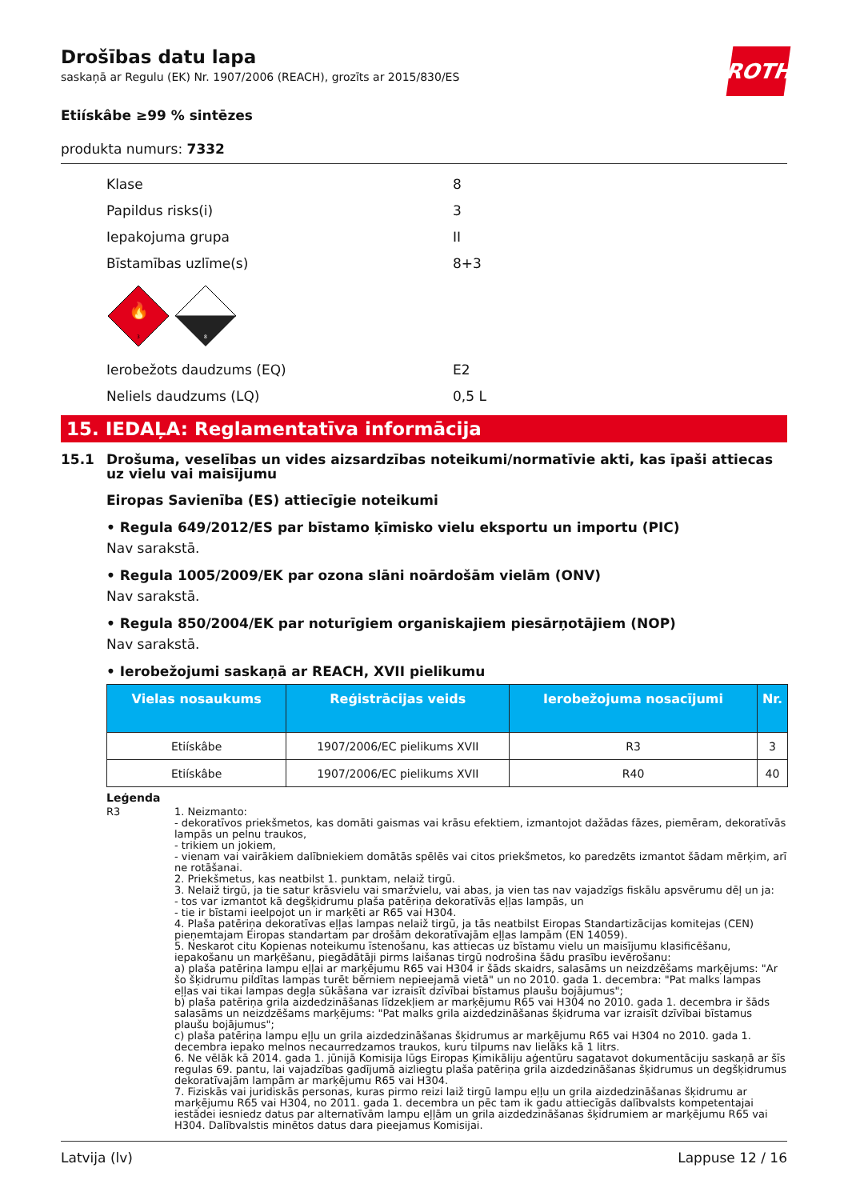ROTH
Drošības datu lapa
saskaņā ar Regulu (EK) Nr. 1907/2006 (REACH), grozīts ar 2015/830/ES
Etiískâbe ≥99 % sintēzes
produkta numurs: 7332
Klase 8
Papildus risks(i) 3
Iepakojuma grupa II
Bīstamības uzlīme(s) 8+3
🔥
3
8
Ierobežots daudzums (EQ) E2
Neliels daudzums (LQ) 0,5 L
15. IEDAĻA: Reglamentatīva informācija
15.1 Drošuma, veselības un vides aizsardzības noteikumi/normatīvie akti, kas īpaši attiecas uz vielu vai maisījumu
Eiropas Savienība (ES) attiecīgie noteikumi
• Regula 649/2012/ES par bīstamo ķīmisko vielu eksportu un importu (PIC)
Nav sarakstā.
• Regula 1005/2009/EK par ozona slāni noārdošām vielām (ONV)
Nav sarakstā.
• Regula 850/2004/EK par noturīgiem organiskajiem piesārņotājiem (NOP)
Nav sarakstā.
• Ierobežojumi saskaņā ar REACH, XVII pielikumu
| Vielas nosaukums | Reģistrācijas veids | Ierobežojuma nosacījumi | Nr. |
| --- | --- | --- | --- |
| Etiískâbe | 1907/2006/EC pielikums XVII | R3 | 3 |
| Etiískâbe | 1907/2006/EC pielikums XVII | R40 | 40 |
Leģenda
R3 1. Neizmanto:
- dekoratīvos priekšmetos, kas domāti gaismas vai krāsu efektiem, izmantojot dažādas fāzes, piemēram, dekoratīvās lampās un pelnu traukos,
- trikiem un jokiem,
- vienam vai vairākiem dalībniekiem domātās spēlēs vai citos priekšmetos, ko paredzēts izmantot šādam mērķim, arī ne rotāšanai.
2. Priekšmetus, kas neatbilst 1. punktam, nelaiž tirgū.
3. Nelaiž tirgū, ja tie satur krāsvielu vai smaržvielu, vai abas, ja vien tas nav vajadzīgs fiskālu apsvērumu dēļ un ja:
- tos var izmantot kā degšķidrumu plaša patēriņa dekoratīvās eļļas lampās, un
- tie ir bīstami ieelpojot un ir marķēti ar R65 vai H304.
4. Plaša patēriņa dekoratīvas eļļas lampas nelaiž tirgū, ja tās neatbilst Eiropas Standartizācijas komitejas (CEN) pieņemtajam Eiropas standartam par drošām dekoratīvajām eļļas lampām (EN 14059).
5. Neskarot citu Kopienas noteikumu īstenošanu, kas attiecas uz bīstamu vielu un maisījumu klasificēšanu, iepakošanu un marķēšanu, piegādātāji pirms laišanas tirgū nodrošina šādu prasību ievērošanu:
a) plaša patēriņa lampu eļļai ar marķējumu R65 vai H304 ir šāds skaidrs, salasāms un neizdzēšams marķējums: "Ar šo šķidrumu pildītas lampas turēt bērniem nepieejamā vietā" un no 2010. gada 1. decembra: "Pat malks lampas eļļas vai tikai lampas degļa sūkāšana var izraisīt dzīvībai bīstamus plaušu bojājumus";
b) plaša patēriņa grila aizdedzināšanas līdzekļiem ar marķējumu R65 vai H304 no 2010. gada 1. decembra ir šāds salasāms un neizdzēšams marķējums: "Pat malks grila aizdedzināšanas šķidruma var izraisīt dzīvībai bīstamus plaušu bojājumus";
c) plaša patēriņa lampu eļļu un grila aizdedzināšanas šķidrumus ar marķējumu R65 vai H304 no 2010. gada 1. decembra iepako melnos necaurredzamos traukos, kuru tilpums nav lielāks kā 1 litrs.
6. Ne vēlāk kā 2014. gada 1. jūnijā Komisija lūgs Eiropas Ķimikāliju aģentūru sagatavot dokumentāciju saskaņā ar šīs regulas 69. pantu, lai vajadzības gadījumā aizliegtu plaša patēriņa grila aizdedzināšanas šķidrumus un degšķidrumus dekoratīvajām lampām ar marķējumu R65 vai H304.
7. Fiziskās vai juridiskās personas, kuras pirmo reizi laiž tirgū lampu eļļu un grila aizdedzināšanas šķidrumu ar marķējumu R65 vai H304, no 2011. gada 1. decembra un pēc tam ik gadu attiecīgās dalībvalsts kompetentajai iestādei iesniedz datus par alternatīvām lampu eļļām un grila aizdedzināšanas šķidrumiem ar marķējumu R65 vai H304. Dalībvalstis minētos datus dara pieejamus Komisijai.
Latvija (lv) Lappuse 12 / 16